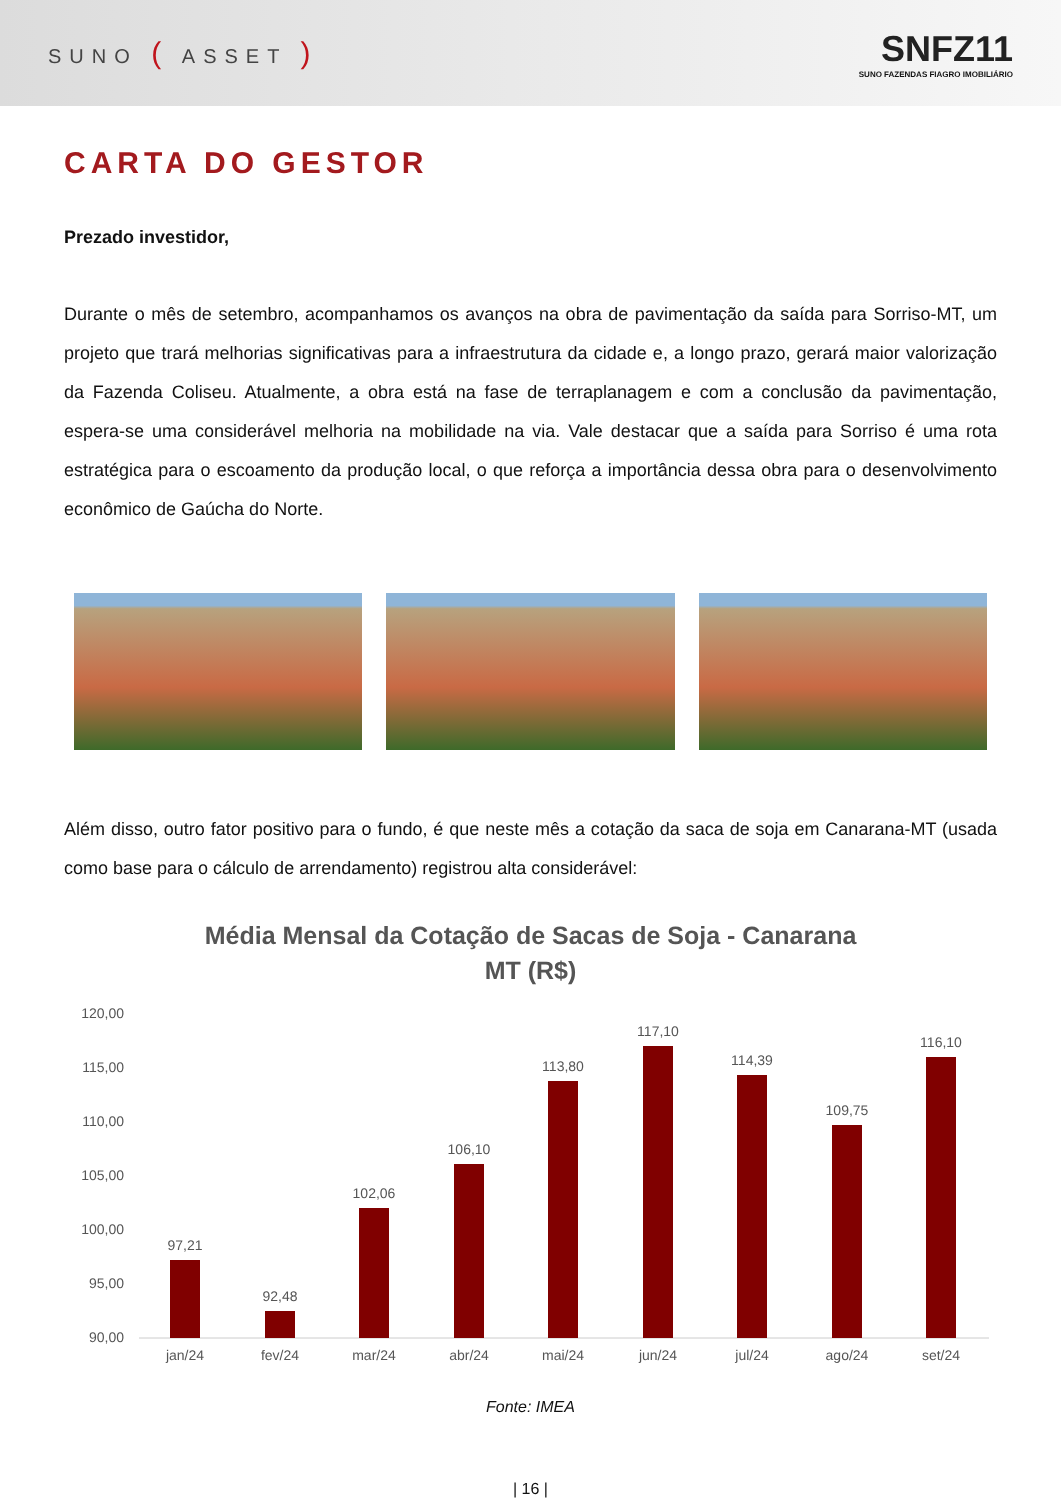SUNO ( ASSET )
SNFZ11
SUNO FAZENDAS FIAGRO IMOBILIÁRIO
CARTA DO GESTOR
Prezado investidor,
Durante o mês de setembro, acompanhamos os avanços na obra de pavimentação da saída para Sorriso-MT, um projeto que trará melhorias significativas para a infraestrutura da cidade e, a longo prazo, gerará maior valorização da Fazenda Coliseu. Atualmente, a obra está na fase de terraplanagem e com a conclusão da pavimentação, espera-se uma considerável melhoria na mobilidade na via. Vale destacar que a saída para Sorriso é uma rota estratégica para o escoamento da produção local, o que reforça a importância dessa obra para o desenvolvimento econômico de Gaúcha do Norte.
Além disso, outro fator positivo para o fundo, é que neste mês a cotação da saca de soja em Canarana-MT (usada como base para o cálculo de arrendamento) registrou alta considerável:
Média Mensal da Cotação de Sacas de Soja - Canarana
MT (R$)
120,00
115,00
110,00
105,00
100,00
95,00
90,00
97,21
92,48
102,06
106,10
113,80
117,10
114,39
109,75
116,10
jan/24
fev/24
mar/24
abr/24
mai/24
jun/24
jul/24
ago/24
set/24
Fonte: IMEA
| 16 |